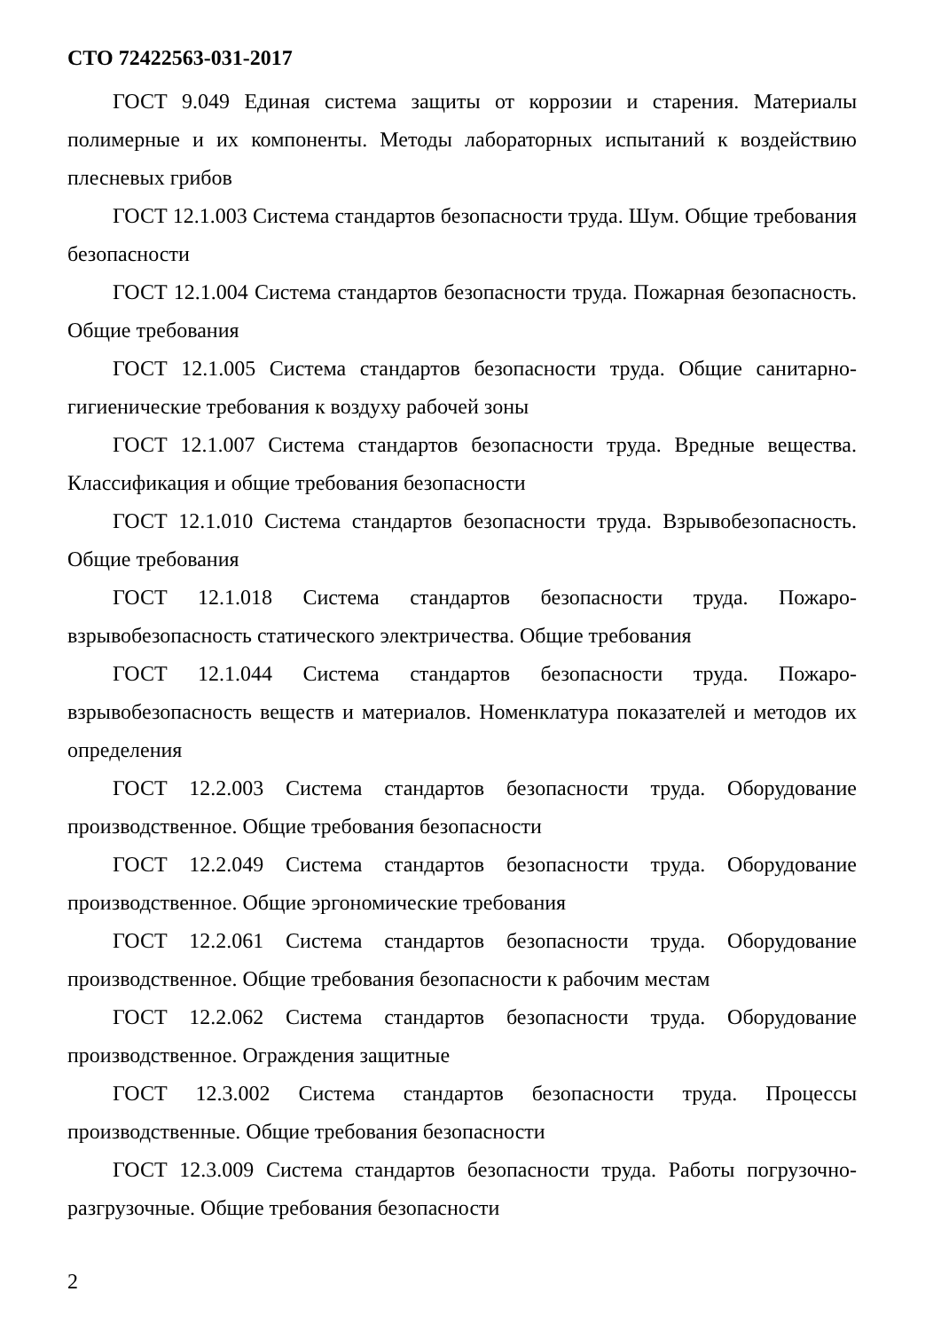СТО 72422563-031-2017
ГОСТ 9.049 Единая система защиты от коррозии и старения. Материалы полимерные и их компоненты. Методы лабораторных испытаний к воздействию плесневых грибов
ГОСТ 12.1.003 Система стандартов безопасности труда. Шум. Общие требования безопасности
ГОСТ 12.1.004 Система стандартов безопасности труда. Пожарная безопасность. Общие требования
ГОСТ 12.1.005 Система стандартов безопасности труда. Общие санитарно-гигиенические требования к воздуху рабочей зоны
ГОСТ 12.1.007 Система стандартов безопасности труда. Вредные вещества. Классификация и общие требования безопасности
ГОСТ 12.1.010 Система стандартов безопасности труда. Взрывобезопасность. Общие требования
ГОСТ 12.1.018 Система стандартов безопасности труда. Пожаро-взрывобезопасность статического электричества. Общие требования
ГОСТ 12.1.044 Система стандартов безопасности труда. Пожаро-взрывобезопасность веществ и материалов. Номенклатура показателей и методов их определения
ГОСТ 12.2.003 Система стандартов безопасности труда. Оборудование производственное. Общие требования безопасности
ГОСТ 12.2.049 Система стандартов безопасности труда. Оборудование производственное. Общие эргономические требования
ГОСТ 12.2.061 Система стандартов безопасности труда. Оборудование производственное. Общие требования безопасности к рабочим местам
ГОСТ 12.2.062 Система стандартов безопасности труда. Оборудование производственное. Ограждения защитные
ГОСТ 12.3.002 Система стандартов безопасности труда. Процессы производственные. Общие требования безопасности
ГОСТ 12.3.009 Система стандартов безопасности труда. Работы погрузочно-разгрузочные. Общие требования безопасности
2